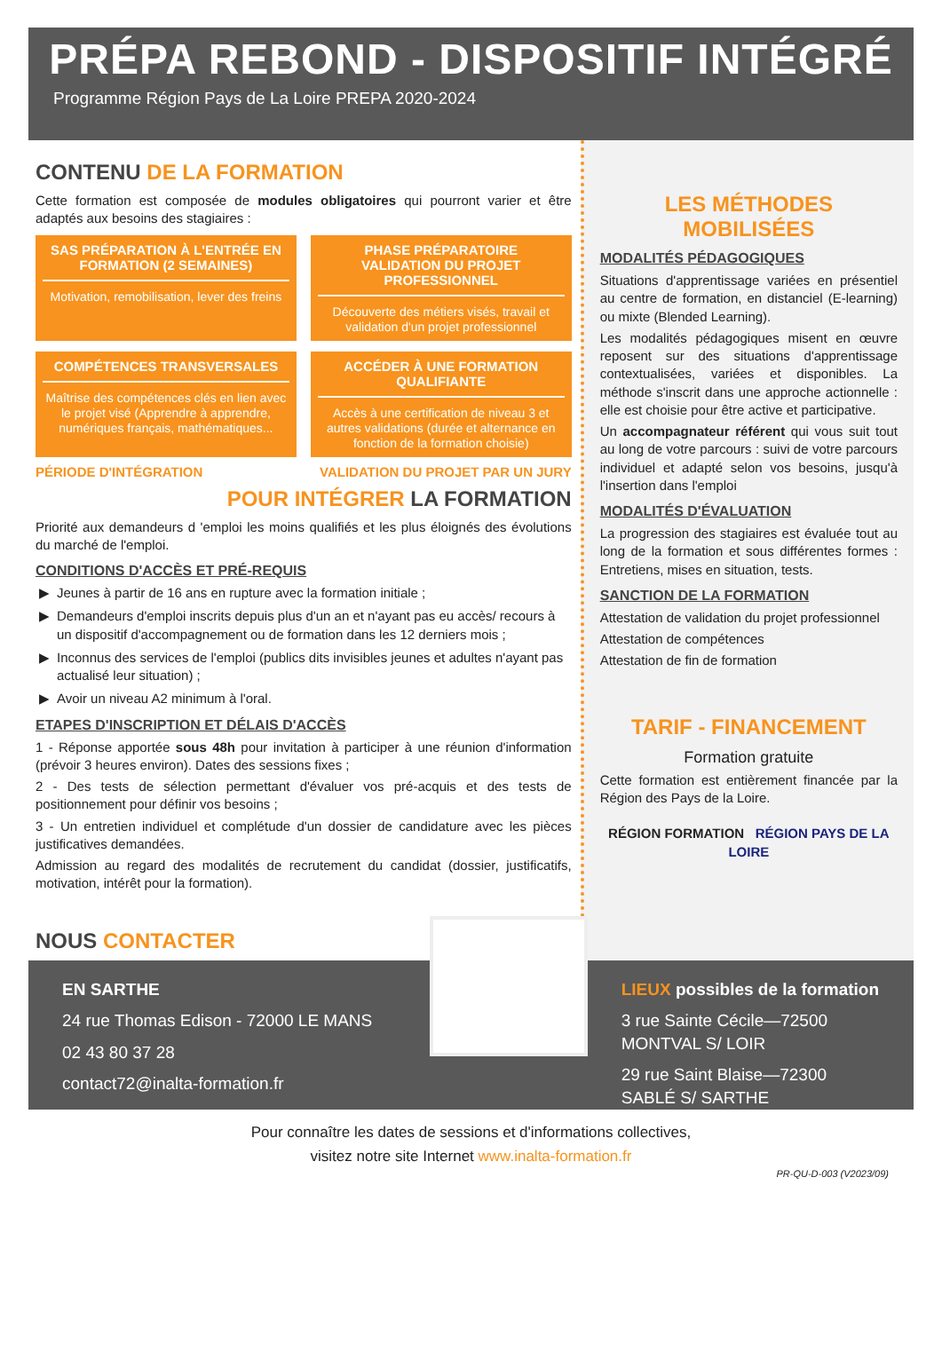PRÉPA REBOND - DISPOSITIF INTÉGRÉ
Programme Région Pays de La Loire PREPA 2020-2024
CONTENU DE LA FORMATION
Cette formation est composée de modules obligatoires qui pourront varier et être adaptés aux besoins des stagiaires :
SAS PRÉPARATION À L'ENTRÉE EN FORMATION (2 SEMAINES)
Motivation, remobilisation, lever des freins
PHASE PRÉPARATOIRE
VALIDATION DU PROJET PROFESSIONNEL
Découverte des métiers visés, travail et validation d'un projet professionnel
COMPÉTENCES TRANSVERSALES
Maîtrise des compétences clés en lien avec le projet visé (Apprendre à apprendre, numériques français, mathématiques...
ACCÉDER À UNE FORMATION QUALIFIANTE
Accès à une certification de niveau 3 et autres validations (durée et alternance en fonction de la formation choisie)
PÉRIODE D'INTÉGRATION VALIDATION DU PROJET PAR UN JURY
POUR INTÉGRER LA FORMATION
Priorité aux demandeurs d 'emploi les moins qualifiés et les plus éloignés des évolutions du marché de l'emploi.
CONDITIONS D'ACCÈS ET PRÉ-REQUIS
Jeunes à partir de 16 ans en rupture avec la formation initiale ;
Demandeurs d'emploi inscrits depuis plus d'un an et n'ayant pas eu accès/ recours à un dispositif d'accompagnement ou de formation dans les 12 derniers mois ;
Inconnus des services de l'emploi (publics dits invisibles jeunes et adultes n'ayant pas actualisé leur situation) ;
Avoir un niveau A2 minimum à l'oral.
ETAPES D'INSCRIPTION ET DÉLAIS D'ACCÈS
1 - Réponse apportée sous 48h pour invitation à participer à une réunion d'information (prévoir 3 heures environ). Dates des sessions fixes ;
2 - Des tests de sélection permettant d'évaluer vos pré-acquis et des tests de positionnement pour définir vos besoins ;
3 - Un entretien individuel et complétude d'un dossier de candidature avec les pièces justificatives demandées.
Admission au regard des modalités de recrutement du candidat (dossier, justificatifs, motivation, intérêt pour la formation).
NOUS CONTACTER
LES MÉTHODES MOBILISÉES
MODALITÉS PÉDAGOGIQUES
Situations d'apprentissage variées en présentiel au centre de formation, en distanciel (E-learning) ou mixte (Blended Learning).
Les modalités pédagogiques misent en œuvre reposent sur des situations d'apprentissage contextualisées, variées et disponibles. La méthode s'inscrit dans une approche actionnelle : elle est choisie pour être active et participative.
Un accompagnateur référent qui vous suit tout au long de votre parcours : suivi de votre parcours individuel et adapté selon vos besoins, jusqu'à l'insertion dans l'emploi
MODALITÉS D'ÉVALUATION
La progression des stagiaires est évaluée tout au long de la formation et sous différentes formes : Entretiens, mises en situation, tests.
SANCTION DE LA FORMATION
Attestation de validation du projet professionnel
Attestation de compétences
Attestation de fin de formation
TARIF - FINANCEMENT
Formation gratuite
Cette formation est entièrement financée par la Région des Pays de la Loire.
RÉGION FORMATION RÉGION PAYS DE LA LOIRE
EN SARTHE
24 rue Thomas Edison - 72000 LE MANS
02 43 80 37 28
contact72@inalta-formation.fr
LIEUX possibles de la formation
3 rue Sainte Cécile—72500 MONTVAL S/ LOIR
29 rue Saint Blaise—72300 SABLÉ S/ SARTHE
Pour connaître les dates de sessions et d'informations collectives,
visitez notre site Internet www.inalta-formation.fr
PR-QU-D-003 (V2023/09)